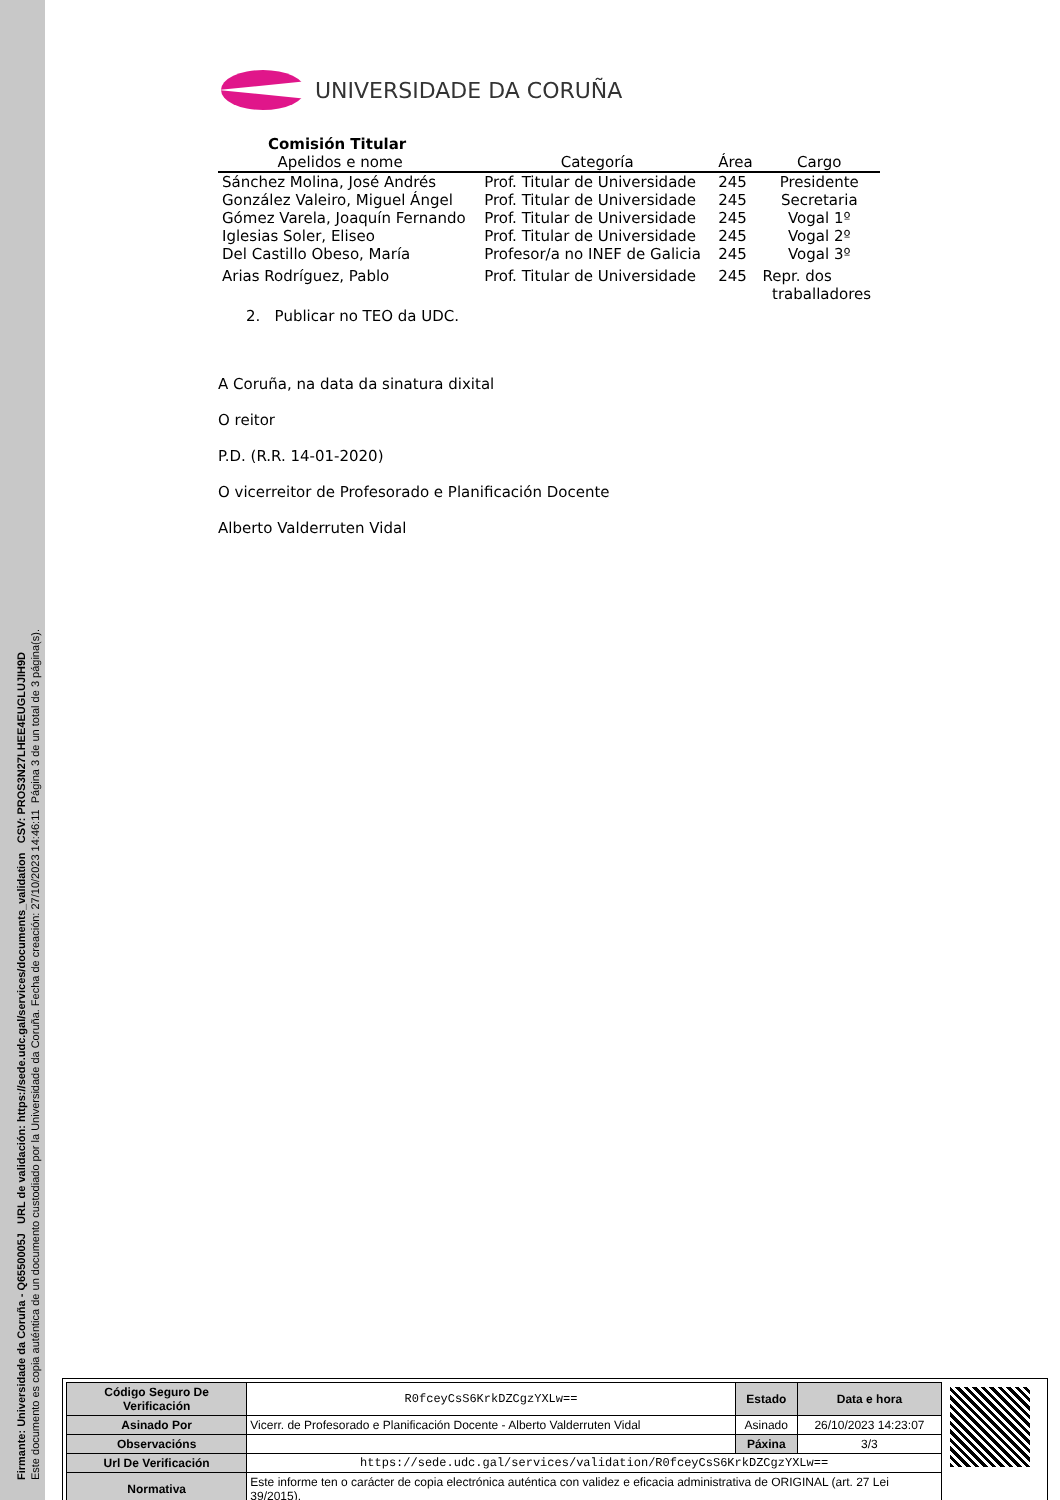Firmante: Universidade da Coruña - Q6550005J URL de validación: https://sede.udc.gal/services/documents_validation CSV: PROS3N27LHEE4EUGLUJIH9D
Este documento es copia auténtica de un documento custodiado por la Universidade da Coruña. Fecha de creación: 27/10/2023 14:46:11 Página 3 de un total de 3 página(s).
UNIVERSIDADE DA CORUÑA
| Comisión Titular Apelidos e nome | Categoría | Área | Cargo |
| --- | --- | --- | --- |
| Sánchez Molina, José Andrés | Prof. Titular de Universidade | 245 | Presidente |
| González Valeiro, Miguel Ángel | Prof. Titular de Universidade | 245 | Secretaria |
| Gómez Varela, Joaquín Fernando | Prof. Titular de Universidade | 245 | Vogal 1º |
| Iglesias Soler, Eliseo | Prof. Titular de Universidade | 245 | Vogal 2º |
| Del Castillo Obeso, María | Profesor/a no INEF de Galicia | 245 | Vogal 3º |
| Arias Rodríguez, Pablo | Prof. Titular de Universidade | 245 | Repr. dos traballadores |
2. Publicar no TEO da UDC.
A Coruña, na data da sinatura dixital
O reitor
P.D. (R.R. 14-01-2020)
O vicerreitor de Profesorado e Planificación Docente
Alberto Valderruten Vidal
| Código Seguro De Verificación | R0fceyCsS6KrkDZCgzYXLw== | Estado | Data e hora |
| Asinado Por | Vicerr. de Profesorado e Planificación Docente - Alberto Valderruten Vidal | Asinado | 26/10/2023 14:23:07 |
| Observacións | | Páxina | 3/3 |
| Url De Verificación | https://sede.udc.gal/services/validation/R0fceyCsS6KrkDZCgzYXLw== | | |
| Normativa | Este informe ten o carácter de copia electrónica auténtica con validez e eficacia administrativa de ORIGINAL (art. 27 Lei 39/2015). | | |